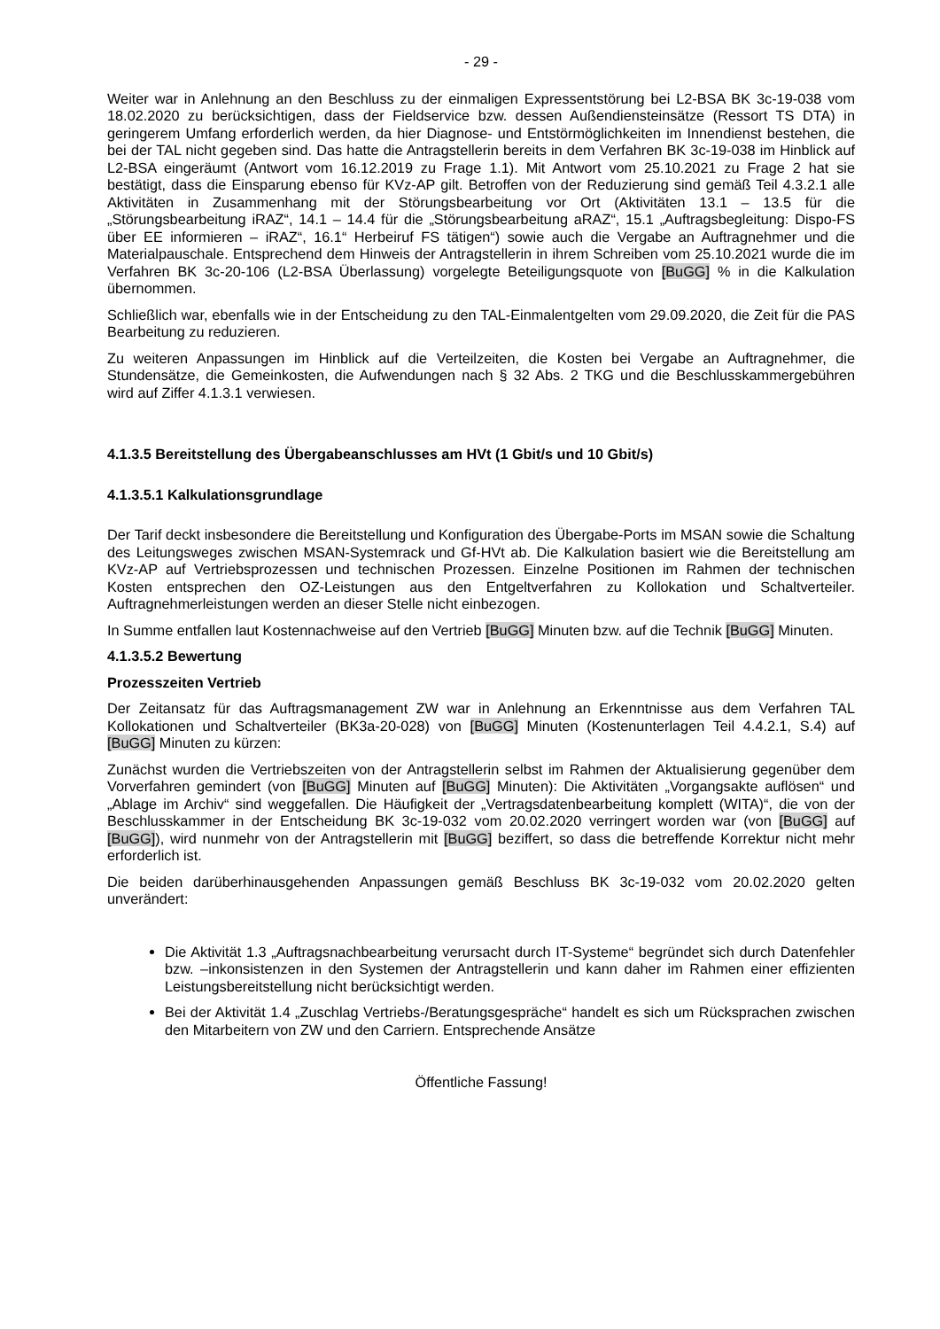- 29 -
Weiter war in Anlehnung an den Beschluss zu der einmaligen Expressentstörung bei L2-BSA BK 3c-19-038 vom 18.02.2020 zu berücksichtigen, dass der Fieldservice bzw. dessen Außendiensteinsätze (Ressort TS DTA) in geringerem Umfang erforderlich werden, da hier Diagnose- und Entstörmöglichkeiten im Innendienst bestehen, die bei der TAL nicht gegeben sind. Das hatte die Antragstellerin bereits in dem Verfahren BK 3c-19-038 im Hinblick auf L2-BSA eingeräumt (Antwort vom 16.12.2019 zu Frage 1.1). Mit Antwort vom 25.10.2021 zu Frage 2 hat sie bestätigt, dass die Einsparung ebenso für KVz-AP gilt. Betroffen von der Reduzierung sind gemäß Teil 4.3.2.1 alle Aktivitäten in Zusammenhang mit der Störungsbearbeitung vor Ort (Aktivitäten 13.1 – 13.5 für die „Störungsbearbeitung iRAZ“, 14.1 – 14.4 für die „Störungsbearbeitung aRAZ“, 15.1 „Auftragsbegleitung: Dispo-FS über EE informieren – iRAZ“, 16.1“ Herbeiruf FS tätigen“) sowie auch die Vergabe an Auftragnehmer und die Materialpauschale. Entsprechend dem Hinweis der Antragstellerin in ihrem Schreiben vom 25.10.2021 wurde die im Verfahren BK 3c-20-106 (L2-BSA Überlassung) vorgelegte Beteiligungsquote von [BuGG] % in die Kalkulation übernommen.
Schließlich war, ebenfalls wie in der Entscheidung zu den TAL-Einmalentgelten vom 29.09.2020, die Zeit für die PAS Bearbeitung zu reduzieren.
Zu weiteren Anpassungen im Hinblick auf die Verteilzeiten, die Kosten bei Vergabe an Auftragnehmer, die Stundensätze, die Gemeinkosten, die Aufwendungen nach § 32 Abs. 2 TKG und die Beschlusskammergebühren wird auf Ziffer 4.1.3.1 verwiesen.
4.1.3.5 Bereitstellung des Übergabeanschlusses am HVt (1 Gbit/s und 10 Gbit/s)
4.1.3.5.1 Kalkulationsgrundlage
Der Tarif deckt insbesondere die Bereitstellung und Konfiguration des Übergabe-Ports im MSAN sowie die Schaltung des Leitungsweges zwischen MSAN-Systemrack und Gf-HVt ab. Die Kalkulation basiert wie die Bereitstellung am KVz-AP auf Vertriebsprozessen und technischen Prozessen. Einzelne Positionen im Rahmen der technischen Kosten entsprechen den OZ-Leistungen aus den Entgeltverfahren zu Kollokation und Schaltverteiler. Auftragnehmerleistungen werden an dieser Stelle nicht einbezogen.
In Summe entfallen laut Kostennachweise auf den Vertrieb [BuGG] Minuten bzw. auf die Technik [BuGG] Minuten.
4.1.3.5.2 Bewertung
Prozesszeiten Vertrieb
Der Zeitansatz für das Auftragsmanagement ZW war in Anlehnung an Erkenntnisse aus dem Verfahren TAL Kollokationen und Schaltverteiler (BK3a-20-028) von [BuGG] Minuten (Kostenunterlagen Teil 4.4.2.1, S.4) auf [BuGG] Minuten zu kürzen:
Zunächst wurden die Vertriebszeiten von der Antragstellerin selbst im Rahmen der Aktualisierung gegenüber dem Vorverfahren gemindert (von [BuGG] Minuten auf [BuGG] Minuten): Die Aktivitäten „Vorgangsakte auflösen“ und „Ablage im Archiv“ sind weggefallen. Die Häufigkeit der „Vertragsdatenbearbeitung komplett (WITA)“, die von der Beschlusskammer in der Entscheidung BK 3c-19-032 vom 20.02.2020 verringert worden war (von [BuGG] auf [BuGG]), wird nunmehr von der Antragstellerin mit [BuGG] beziffert, so dass die betreffende Korrektur nicht mehr erforderlich ist.
Die beiden darüberhinausgehenden Anpassungen gemäß Beschluss BK 3c-19-032 vom 20.02.2020 gelten unverändert:
Die Aktivität 1.3 „Auftragsnachbearbeitung verursacht durch IT-Systeme“ begründet sich durch Datenfehler bzw. –inkonsistenzen in den Systemen der Antragstellerin und kann daher im Rahmen einer effizienten Leistungsbereitstellung nicht berücksichtigt werden.
Bei der Aktivität 1.4 „Zuschlag Vertriebs-/Beratungsgespräche“ handelt es sich um Rücksprachen zwischen den Mitarbeitern von ZW und den Carriern. Entsprechende Ansätze
Öffentliche Fassung!